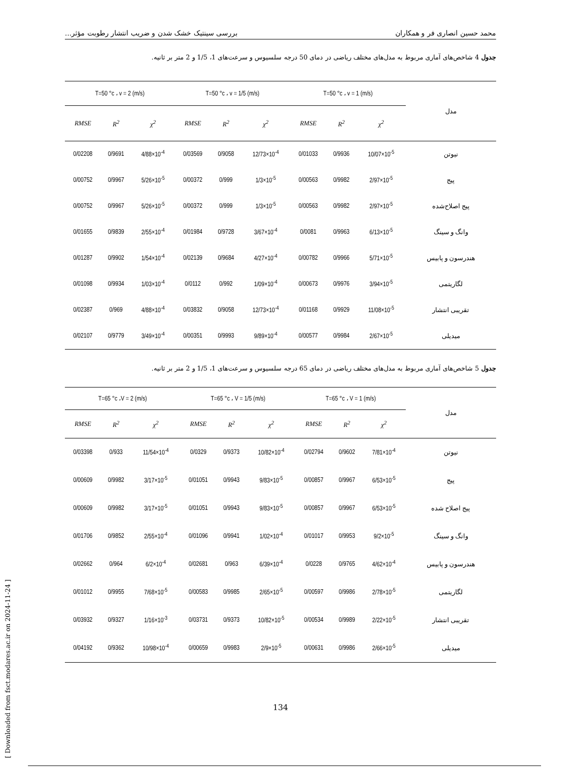[ Downloaded from fsct.modares.ac.ir on 2024-11-24 ]
محمد حسین انصاری فر و همکاران بررسی سینتیک خشک شدن و ضریب انتشار رطوبت مؤثر...
جدول 4 شاخص‌های آماری مربوط به مدل‌های مختلف ریاضی در دمای 50 درجه سلسیوس و سرعت‌های 1، 1/5 و 2 متر بر ثانیه.
| T=50 °c ، v = 2 (m/s) | | | T=50 °c ، v = 1/5 (m/s) | | | T=50 °c ، v = 1 (m/s) | | | مدل |
| --- | --- | --- | --- | --- | --- | --- | --- | --- | --- |
| RMSE | R<sup>2</sup> | χ<sup>2</sup> | RMSE | R<sup>2</sup> | χ<sup>2</sup> | RMSE | R<sup>2</sup> | χ<sup>2</sup> | |
| 0/02208 | 0/9691 | 4/88×10<sup>-4</sup> | 0/03569 | 0/9058 | 12/73×10<sup>-4</sup> | 0/01033 | 0/9936 | 10/07×10<sup>-5</sup> | نیوتن |
| 0/00752 | 0/9967 | 5/26×10<sup>-5</sup> | 0/00372 | 0/999 | 1/3×10<sup>-5</sup> | 0/00563 | 0/9982 | 2/97×10<sup>-5</sup> | پیج |
| 0/00752 | 0/9967 | 5/26×10<sup>-5</sup> | 0/00372 | 0/999 | 1/3×10<sup>-5</sup> | 0/00563 | 0/9982 | 2/97×10<sup>-5</sup> | پیج اصلاح‌شده |
| 0/01655 | 0/9839 | 2/55×10<sup>-4</sup> | 0/01984 | 0/9728 | 3/67×10<sup>-4</sup> | 0/0081 | 0/9963 | 6/13×10<sup>-5</sup> | وانگ و سینگ |
| 0/01287 | 0/9902 | 1/54×10<sup>-4</sup> | 0/02139 | 0/9684 | 4/27×10<sup>-4</sup> | 0/00782 | 0/9966 | 5/71×10<sup>-5</sup> | هندرسون و پابیس |
| 0/01098 | 0/9934 | 1/03×10<sup>-4</sup> | 0/0112 | 0/992 | 1/09×10<sup>-4</sup> | 0/00673 | 0/9976 | 3/94×10<sup>-5</sup> | لگاریتمی |
| 0/02387 | 0/969 | 4/88×10<sup>-4</sup> | 0/03832 | 0/9058 | 12/73×10<sup>-4</sup> | 0/01168 | 0/9929 | 11/08×10<sup>-5</sup> | تقریبی انتشار |
| 0/02107 | 0/9779 | 3/49×10<sup>-4</sup> | 0/00351 | 0/9993 | 9/89×10<sup>-4</sup> | 0/00577 | 0/9984 | 2/67×10<sup>-5</sup> | میدیلی |
جدول 5 شاخص‌های آماری مربوط به مدل‌های مختلف ریاضی در دمای 65 درجه سلسیوس و سرعت‌های 1، 1/5 و 2 متر بر ثانیه.
| T=65 °c ،V = 2 (m/s) | | | T=65 °c ، V = 1/5 (m/s) | | | T=65 °c ، V = 1 (m/s) | | | مدل |
| --- | --- | --- | --- | --- | --- | --- | --- | --- | --- |
| RMSE | R<sup>2</sup> | χ<sup>2</sup> | RMSE | R<sup>2</sup> | χ<sup>2</sup> | RMSE | R<sup>2</sup> | χ<sup>2</sup> | |
| 0/03398 | 0/933 | 11/54×10<sup>-4</sup> | 0/0329 | 0/9373 | 10/82×10<sup>-4</sup> | 0/02794 | 0/9602 | 7/81×10<sup>-4</sup> | نیوتن |
| 0/00609 | 0/9982 | 3/17×10<sup>-5</sup> | 0/01051 | 0/9943 | 9/83×10<sup>-5</sup> | 0/00857 | 0/9967 | 6/53×10<sup>-5</sup> | پیج |
| 0/00609 | 0/9982 | 3/17×10<sup>-5</sup> | 0/01051 | 0/9943 | 9/83×10<sup>-5</sup> | 0/00857 | 0/9967 | 6/53×10<sup>-5</sup> | پیج اصلاح شده |
| 0/01706 | 0/9852 | 2/55×10<sup>-4</sup> | 0/01096 | 0/9941 | 1/02×10<sup>-4</sup> | 0/01017 | 0/9953 | 9/2×10<sup>-5</sup> | وانگ و سینگ |
| 0/02662 | 0/964 | 6/2×10<sup>-4</sup> | 0/02681 | 0/963 | 6/39×10<sup>-4</sup> | 0/0228 | 0/9765 | 4/62×10<sup>-4</sup> | هندرسون و پابیس |
| 0/01012 | 0/9955 | 7/68×10<sup>-5</sup> | 0/00583 | 0/9985 | 2/65×10<sup>-5</sup> | 0/00597 | 0/9986 | 2/78×10<sup>-5</sup> | لگاریتمی |
| 0/03932 | 0/9327 | 1/16×10<sup>-3</sup> | 0/03731 | 0/9373 | 10/82×10<sup>-5</sup> | 0/00534 | 0/9989 | 2/22×10<sup>-5</sup> | تقریبی انتشار |
| 0/04192 | 0/9362 | 10/98×10<sup>-4</sup> | 0/00659 | 0/9983 | 2/9×10<sup>-5</sup> | 0/00631 | 0/9986 | 2/66×10<sup>-5</sup> | میدیلی |
134